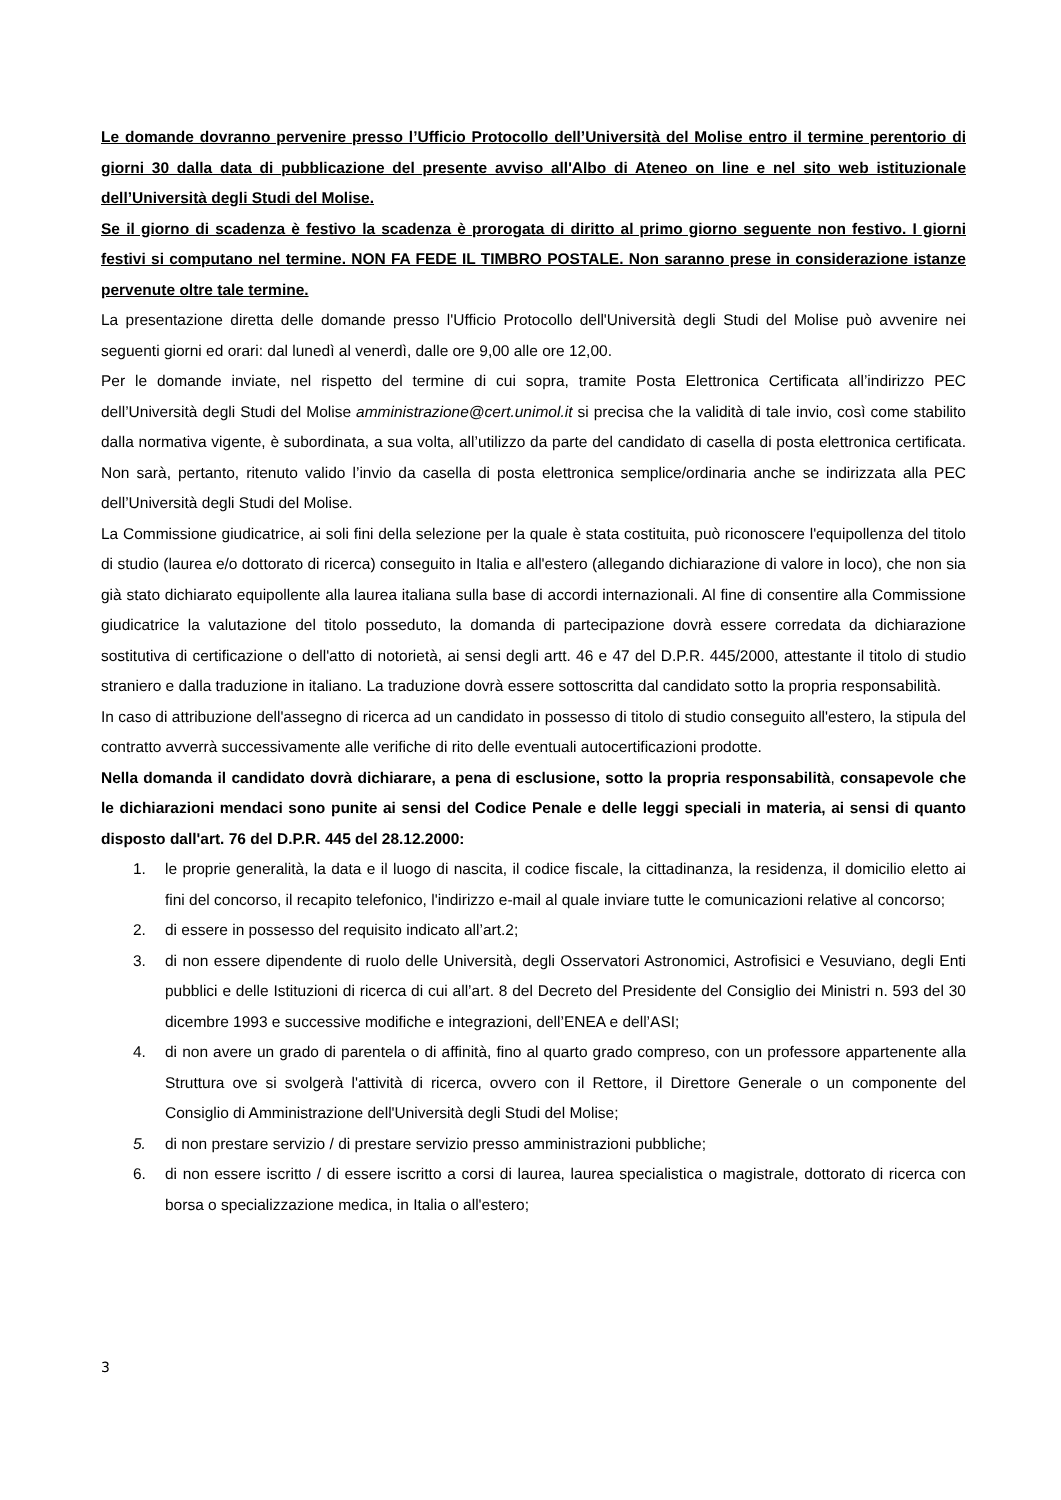Le domande dovranno pervenire presso l’Ufficio Protocollo dell’Università del Molise entro il termine perentorio di giorni 30 dalla data di pubblicazione del presente avviso all'Albo di Ateneo on line e nel sito web istituzionale dell’Università degli Studi del Molise.
Se il giorno di scadenza è festivo la scadenza è prorogata di diritto al primo giorno seguente non festivo. I giorni festivi si computano nel termine. NON FA FEDE IL TIMBRO POSTALE. Non saranno prese in considerazione istanze pervenute oltre tale termine.
La presentazione diretta delle domande presso l'Ufficio Protocollo dell'Università degli Studi del Molise può avvenire nei seguenti giorni ed orari: dal lunedì al venerdì, dalle ore 9,00 alle ore 12,00.
Per le domande inviate, nel rispetto del termine di cui sopra, tramite Posta Elettronica Certificata all’indirizzo PEC dell’Università degli Studi del Molise amministrazione@cert.unimol.it si precisa che la validità di tale invio, così come stabilito dalla normativa vigente, è subordinata, a sua volta, all’utilizzo da parte del candidato di casella di posta elettronica certificata. Non sarà, pertanto, ritenuto valido l’invio da casella di posta elettronica semplice/ordinaria anche se indirizzata alla PEC dell’Università degli Studi del Molise.
La Commissione giudicatrice, ai soli fini della selezione per la quale è stata costituita, può riconoscere l'equipollenza del titolo di studio (laurea e/o dottorato di ricerca) conseguito in Italia e all'estero (allegando dichiarazione di valore in loco), che non sia già stato dichiarato equipollente alla laurea italiana sulla base di accordi internazionali. Al fine di consentire alla Commissione giudicatrice la valutazione del titolo posseduto, la domanda di partecipazione dovrà essere corredata da dichiarazione sostitutiva di certificazione o dell'atto di notorietà, ai sensi degli artt. 46 e 47 del D.P.R. 445/2000, attestante il titolo di studio straniero e dalla traduzione in italiano. La traduzione dovrà essere sottoscritta dal candidato sotto la propria responsabilità.
In caso di attribuzione dell'assegno di ricerca ad un candidato in possesso di titolo di studio conseguito all'estero, la stipula del contratto avverrà successivamente alle verifiche di rito delle eventuali autocertificazioni prodotte.
Nella domanda il candidato dovrà dichiarare, a pena di esclusione, sotto la propria responsabilità, consapevole che le dichiarazioni mendaci sono punite ai sensi del Codice Penale e delle leggi speciali in materia, ai sensi di quanto disposto dall'art. 76 del D.P.R. 445 del 28.12.2000:
1. le proprie generalità, la data e il luogo di nascita, il codice fiscale, la cittadinanza, la residenza, il domicilio eletto ai fini del concorso, il recapito telefonico, l'indirizzo e-mail al quale inviare tutte le comunicazioni relative al concorso;
2. di essere in possesso del requisito indicato all’art.2;
3. di non essere dipendente di ruolo delle Università, degli Osservatori Astronomici, Astrofisici e Vesuviano, degli Enti pubblici e delle Istituzioni di ricerca di cui all’art. 8 del Decreto del Presidente del Consiglio dei Ministri n. 593 del 30 dicembre 1993 e successive modifiche e integrazioni, dell’ENEA e dell’ASI;
4. di non avere un grado di parentela o di affinità, fino al quarto grado compreso, con un professore appartenente alla Struttura ove si svolgerà l'attività di ricerca, ovvero con il Rettore, il Direttore Generale o un componente del Consiglio di Amministrazione dell'Università degli Studi del Molise;
5. di non prestare servizio / di prestare servizio presso amministrazioni pubbliche;
6. di non essere iscritto / di essere iscritto a corsi di laurea, laurea specialistica o magistrale, dottorato di ricerca con borsa o specializzazione medica, in Italia o all'estero;
3